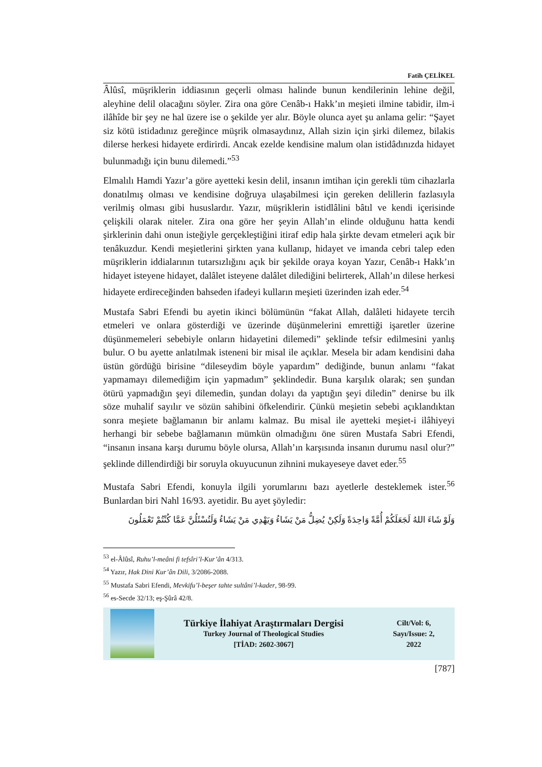Fatih ÇELİKEL
Âlûsî, müşriklerin iddiasının geçerli olması halinde bunun kendilerinin lehine değil, aleyhine delil olacağını söyler. Zira ona göre Cenâb-ı Hakk’ın meşieti ilmine tabidir, ilm-i ilâhîde bir şey ne hal üzere ise o şekilde yer alır. Böyle olunca ayet şu anlama gelir: “Şayet siz kötü istidadınız gereğince müşrik olmasaydınız, Allah sizin için şirki dilemez, bilakis dilerse herkesi hidayete erdirirdi. Ancak ezelde kendisine malum olan istidâdınızda hidayet bulunmadığı için bunu dilemedi.”<sup>53</sup>
Elmalılı Hamdi Yazır’a göre ayetteki kesin delil, insanın imtihan için gerekli tüm cihazlarla donatılmış olması ve kendisine doğruya ulaşabilmesi için gereken delillerin fazlasıyla verilmiş olması gibi hususlardır. Yazır, müşriklerin istidlâlini bâtıl ve kendi içerisinde çelişkili olarak niteler. Zira ona göre her şeyin Allah’ın elinde olduğunu hatta kendi şirklerinin dahi onun isteğiyle gerçekleştiğini itiraf edip hala şirkte devam etmeleri açık bir tenâkuzdur. Kendi meşietlerini şirkten yana kullanıp, hidayet ve imanda cebri talep eden müşriklerin iddialarının tutarsızlığını açık bir şekilde oraya koyan Yazır, Cenâb-ı Hakk’ın hidayet isteyene hidayet, dalâlet isteyene dalâlet dilediğini belirterek, Allah’ın dilese herkesi hidayete erdireceğinden bahseden ifadeyi kulların meşieti üzerinden izah eder.<sup>54</sup>
Mustafa Sabri Efendi bu ayetin ikinci bölümünün “fakat Allah, dalâleti hidayete tercih etmeleri ve onlara gösterdiği ve üzerinde düşünmelerini emrettiği işaretler üzerine düşünmemeleri sebebiyle onların hidayetini dilemedi” şeklinde tefsir edilmesini yanlış bulur. O bu ayette anlatılmak isteneni bir misal ile açıklar. Mesela bir adam kendisini daha üstün gördüğü birisine “dileseydim böyle yapardım” dediğinde, bunun anlamı “fakat yapmamayı dilemediğim için yapmadım” şeklindedir. Buna karşılık olarak; sen şundan ötürü yapmadığın şeyi dilemedin, şundan dolayı da yaptığın şeyi diledin” denirse bu ilk söze muhalif sayılır ve sözün sahibini öfkelendirir. Çünkü meşietin sebebi açıklandıktan sonra meşiete bağlamanın bir anlamı kalmaz. Bu misal ile ayetteki meşiet-i ilâhiyeyi herhangi bir sebebe bağlamanın mümkün olmadığını öne süren Mustafa Sabri Efendi, “insanın insana karşı durumu böyle olursa, Allah’ın karşısında insanın durumu nasıl olur?” şeklinde dillendirdiği bir soruyla okuyucunun zihnini mukayeseye davet eder.<sup>55</sup>
Mustafa Sabri Efendi, konuyla ilgili yorumlarını bazı ayetlerle desteklemek ister.<sup>56</sup> Bunlardan biri Nahl 16/93. ayetidir. Bu ayet şöyledir:
وَلَوْ شَاءَ اللهُ لَجَعَلَكُمْ أُمَّةً وَاحِدَةً وَلَكِنْ يُضِلُّ مَنْ يَشَاءُ وَيَهْدِي مَنْ يَشَاءُ وَلَتُسْئَلُنَّ عَمَّا كُنْتُمْ تَعْمَلُونَ
<sup>53</sup> el-Âlûsî, Ruhu’l-meâni fi tefsîri’l-Kur’ân 4/313.
<sup>54</sup> Yazır, Hak Dini Kur’ân Dili, 3/2086-2088.
<sup>55</sup> Mustafa Sabri Efendi, Mevkifu’l-beşer tahte sultâni’l-kader, 98-99.
<sup>56</sup> es-Secde 32/13; eş-Şûrâ 42/8.
Türkiye İlahiyat Araştırmaları Dergisi
Turkey Journal of Theological Studies
[TİAD: 2602-3067]
Cilt/Vol: 6,
Sayı/Issue: 2,
2022
[787]